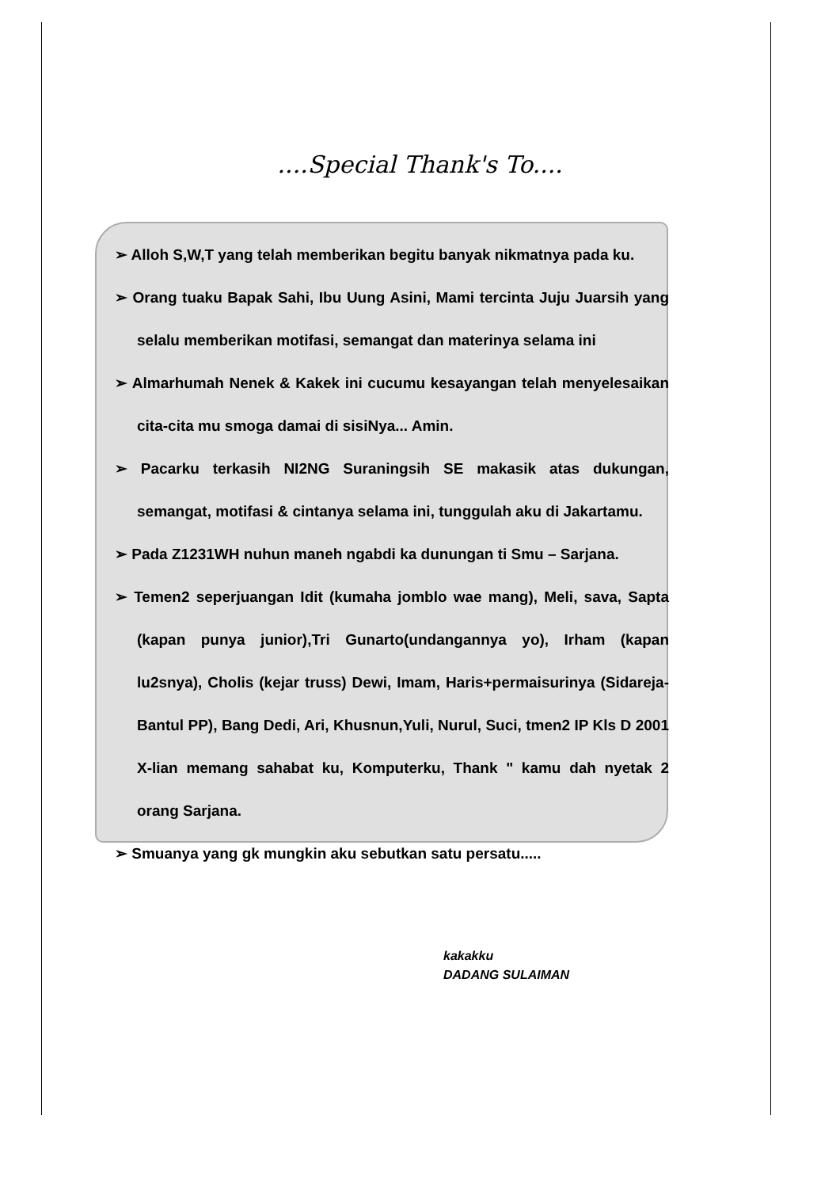....Special Thank's To....
➢ Alloh S,W,T yang telah memberikan begitu banyak nikmatnya pada ku.
➢ Orang tuaku Bapak Sahi, Ibu Uung Asini, Mami tercinta Juju Juarsih yang selalu memberikan motifasi, semangat dan materinya selama ini
➢ Almarhumah Nenek & Kakek ini cucumu kesayangan telah menyelesaikan cita-cita mu smoga damai di sisiNya... Amin.
➢ Pacarku terkasih NI2NG Suraningsih SE makasik atas dukungan, semangat, motifasi & cintanya selama ini, tunggulah aku di Jakartamu.
➢ Pada Z1231WH nuhun maneh ngabdi ka dunungan ti Smu – Sarjana.
➢ Temen2 seperjuangan Idit (kumaha jomblo wae mang), Meli, sava, Sapta (kapan punya junior),Tri Gunarto(undangannya yo), Irham (kapan lu2snya), Cholis (kejar truss) Dewi, Imam, Haris+permaisurinya (Sidareja-Bantul PP), Bang Dedi, Ari, Khusnun,Yuli, Nurul, Suci, tmen2 IP Kls D 2001 X-lian memang sahabat ku, Komputerku, Thank " kamu dah nyetak 2 orang Sarjana.
➢ Smuanya yang gk mungkin aku sebutkan satu persatu.....
kakakku
DADANG SULAIMAN